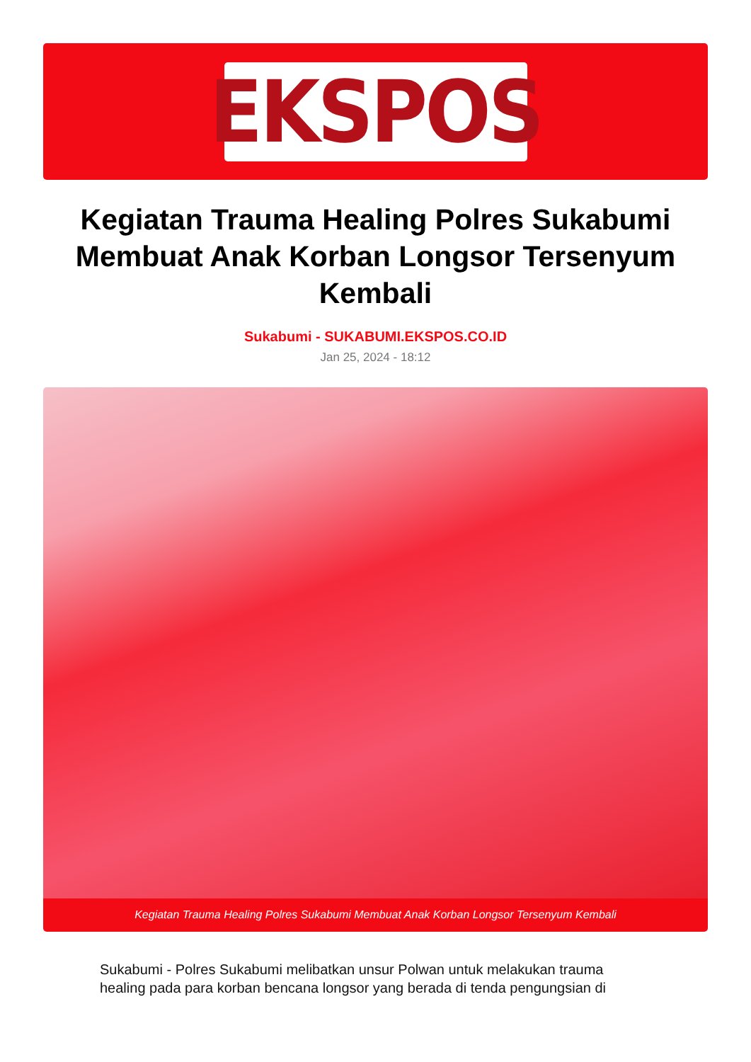EKSPOS
Kegiatan Trauma Healing Polres Sukabumi Membuat Anak Korban Longsor Tersenyum Kembali
Sukabumi - SUKABUMI.EKSPOS.CO.ID
Jan 25, 2024 - 18:12
Kegiatan Trauma Healing Polres Sukabumi Membuat Anak Korban Longsor Tersenyum Kembali
Sukabumi - Polres Sukabumi melibatkan unsur Polwan untuk melakukan trauma healing pada para korban bencana longsor yang berada di tenda pengungsian di